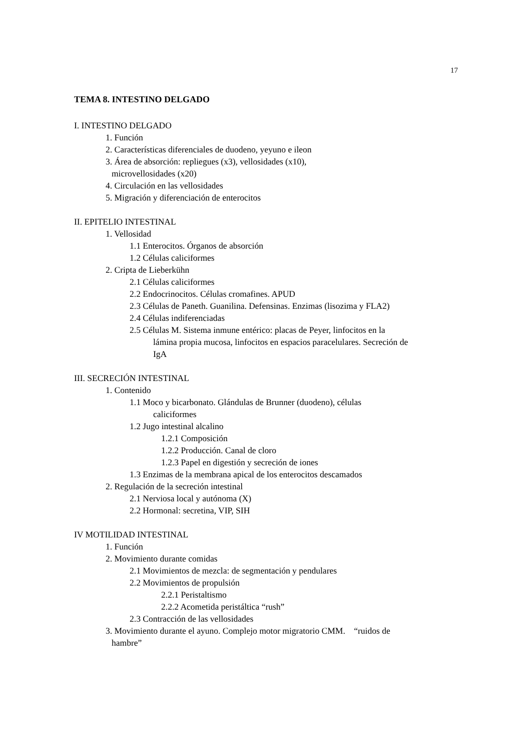17
TEMA 8. INTESTINO DELGADO
I. INTESTINO DELGADO
1. Función
2. Características diferenciales de duodeno, yeyuno e ileon
3. Área de absorción: repliegues (x3), vellosidades (x10),
microvellosidades (x20)
4. Circulación en las vellosidades
5. Migración y diferenciación de enterocitos
II. EPITELIO INTESTINAL
1. Vellosidad
1.1 Enterocitos. Órganos de absorción
1.2 Células caliciformes
2. Cripta de Lieberkühn
2.1 Células caliciformes
2.2 Endocrinocitos. Células cromafines. APUD
2.3 Células de Paneth. Guanilina. Defensinas. Enzimas (lisozima y FLA2)
2.4 Células indiferenciadas
2.5 Células M. Sistema inmune entérico: placas de Peyer, linfocitos en la
lámina propia mucosa, linfocitos en espacios paracelulares. Secreción de
IgA
III. SECRECIÓN INTESTINAL
1. Contenido
1.1 Moco y bicarbonato. Glándulas de Brunner (duodeno), células
caliciformes
1.2 Jugo intestinal alcalino
1.2.1 Composición
1.2.2 Producción. Canal de cloro
1.2.3 Papel en digestión y secreción de iones
1.3 Enzimas de la membrana apical de los enterocitos descamados
2. Regulación de la secreción intestinal
2.1 Nerviosa local y autónoma (X)
2.2 Hormonal: secretina, VIP, SIH
IV MOTILIDAD INTESTINAL
1. Función
2. Movimiento durante comidas
2.1 Movimientos de mezcla: de segmentación y pendulares
2.2 Movimientos de propulsión
2.2.1 Peristaltismo
2.2.2 Acometida peristáltica “rush”
2.3 Contracción de las vellosidades
3. Movimiento durante el ayuno. Complejo motor migratorio CMM. “ruidos de
hambre”